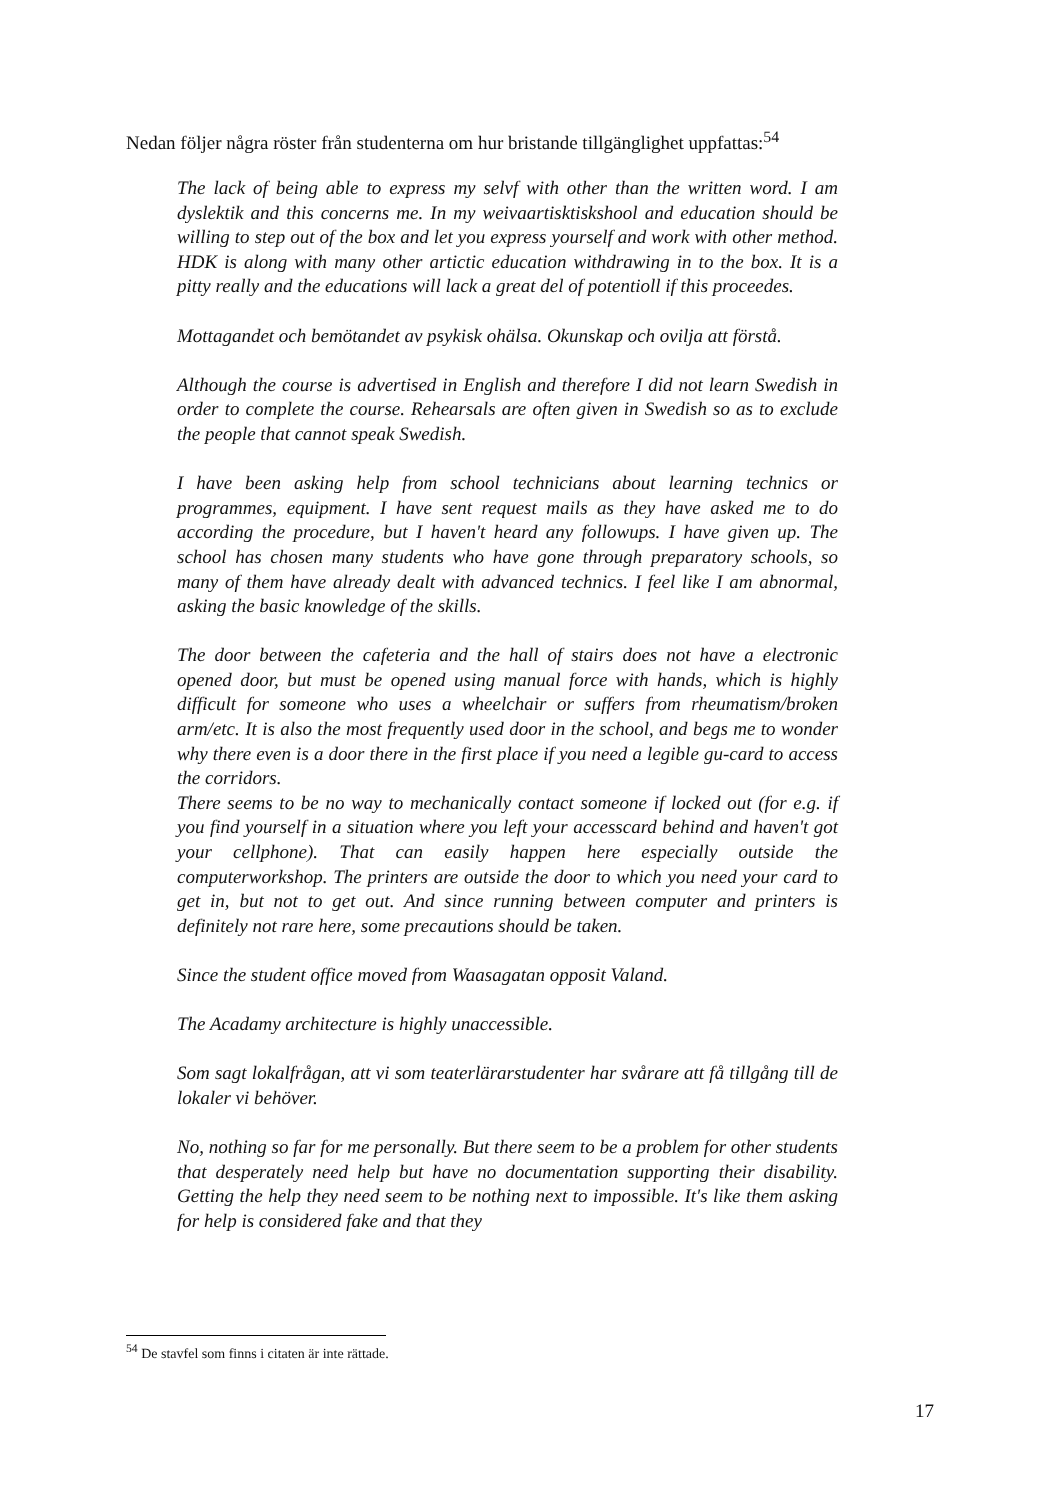Nedan följer några röster från studenterna om hur bristande tillgänglighet uppfattas:<sup>54</sup>
The lack of being able to express my selvf with other than the written word. I am dyslektik and this concerns me. In my weivaartisktiskshool and education should be willing to step out of the box and let you express yourself and work with other method. HDK is along with many other artictic education withdrawing in to the box. It is a pitty really and the educations will lack a great del of potentioll if this proceedes.
Mottagandet och bemötandet av psykisk ohälsa. Okunskap och ovilja att förstå.
Although the course is advertised in English and therefore I did not learn Swedish in order to complete the course. Rehearsals are often given in Swedish so as to exclude the people that cannot speak Swedish.
I have been asking help from school technicians about learning technics or programmes, equipment. I have sent request mails as they have asked me to do according the procedure, but I haven't heard any followups. I have given up. The school has chosen many students who have gone through preparatory schools, so many of them have already dealt with advanced technics. I feel like I am abnormal, asking the basic knowledge of the skills.
The door between the cafeteria and the hall of stairs does not have a electronic opened door, but must be opened using manual force with hands, which is highly difficult for someone who uses a wheelchair or suffers from rheumatism/broken arm/etc. It is also the most frequently used door in the school, and begs me to wonder why there even is a door there in the first place if you need a legible gu-card to access the corridors.
There seems to be no way to mechanically contact someone if locked out (for e.g. if you find yourself in a situation where you left your accesscard behind and haven't got your cellphone). That can easily happen here especially outside the computerworkshop. The printers are outside the door to which you need your card to get in, but not to get out. And since running between computer and printers is definitely not rare here, some precautions should be taken.
Since the student office moved from Waasagatan opposit Valand.
The Acadamy architecture is highly unaccessible.
Som sagt lokalfrågan, att vi som teaterlärarstudenter har svårare att få tillgång till de lokaler vi behöver.
No, nothing so far for me personally. But there seem to be a problem for other students that desperately need help but have no documentation supporting their disability. Getting the help they need seem to be nothing next to impossible. It's like them asking for help is considered fake and that they
<sup>54</sup> De stavfel som finns i citaten är inte rättade.
17